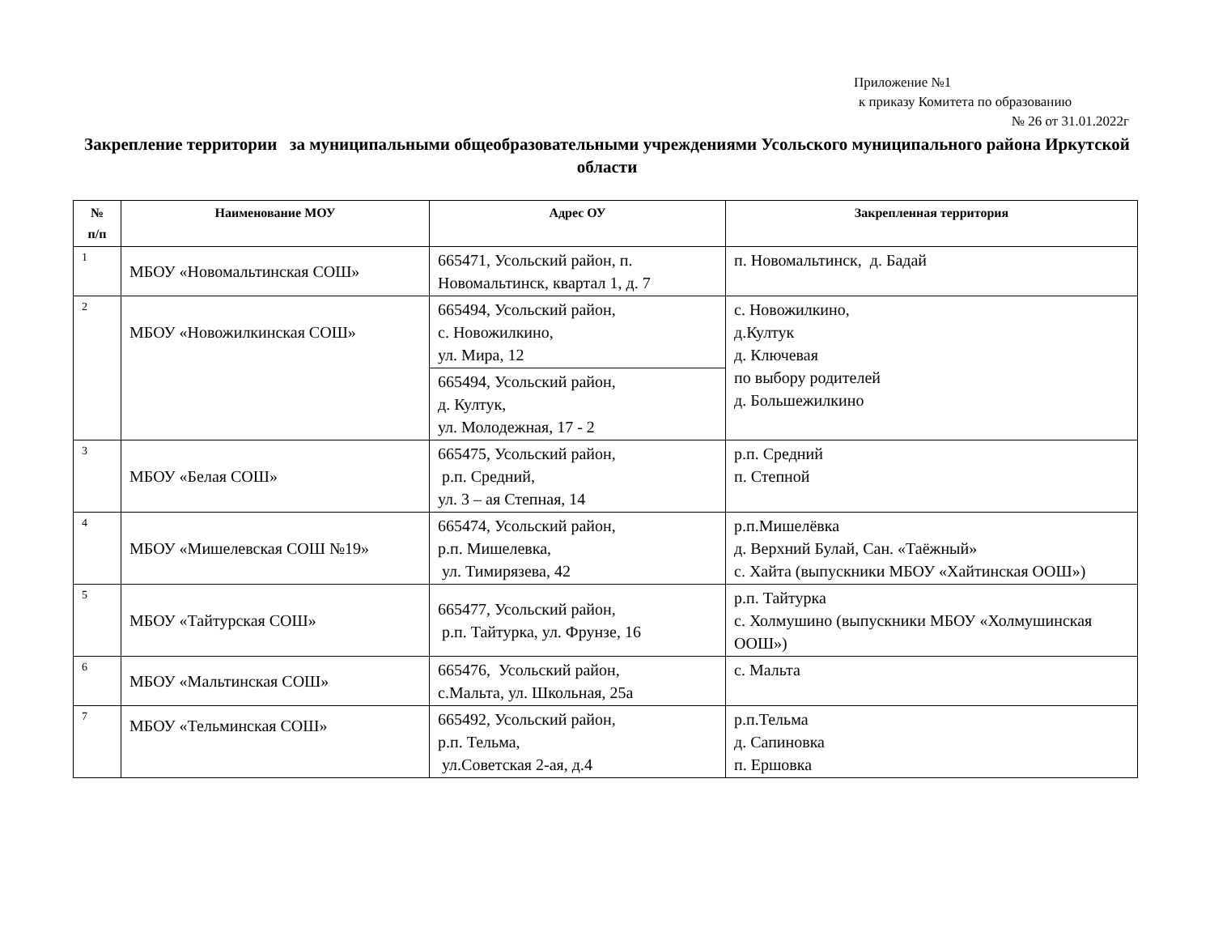Приложение №1
к приказу Комитета по образованию
№ 26 от 31.01.2022г
Закрепление территории за муниципальными общеобразовательными учреждениями Усольского муниципального района Иркутской области
| № п/п | Наименование МОУ | Адрес ОУ | Закрепленная территория |
| --- | --- | --- | --- |
| 1 | МБОУ «Новомальтинская СОШ» | 665471, Усольский район, п. Новомальтинск, квартал 1, д. 7 | п. Новомальтинск, д. Бадай |
| 2 | МБОУ «Новожилкинская СОШ» | 665494, Усольский район, с. Новожилкино, ул. Мира, 12 | с. Новожилкино, д.Култук д. Ключевая по выбору родителей д. Большежилкино |
| | | 665494, Усольский район, д. Култук, ул. Молодежная, 17 - 2 | |
| 3 | МБОУ «Белая СОШ» | 665475, Усольский район, р.п. Средний, ул. 3 – ая Степная, 14 | р.п. Средний п. Степной |
| 4 | МБОУ «Мишелевская СОШ №19» | 665474, Усольский район, р.п. Мишелевка, ул. Тимирязева, 42 | р.п.Мишелёвка д. Верхний Булай, Сан. «Таёжный» с. Хайта (выпускники МБОУ «Хайтинская ООШ») |
| 5 | МБОУ «Тайтурская СОШ» | 665477, Усольский район, р.п. Тайтурка, ул. Фрунзе, 16 | р.п. Тайтурка с. Холмушино (выпускники МБОУ «Холмушинская ООШ») |
| 6 | МБОУ «Мальтинская СОШ» | 665476, Усольский район, с.Мальта, ул. Школьная, 25а | с. Мальта |
| 7 | МБОУ «Тельминская СОШ» | 665492, Усольский район, р.п. Тельма, ул.Советская 2-ая, д.4 | р.п.Тельма д. Сапиновка п. Ершовка |